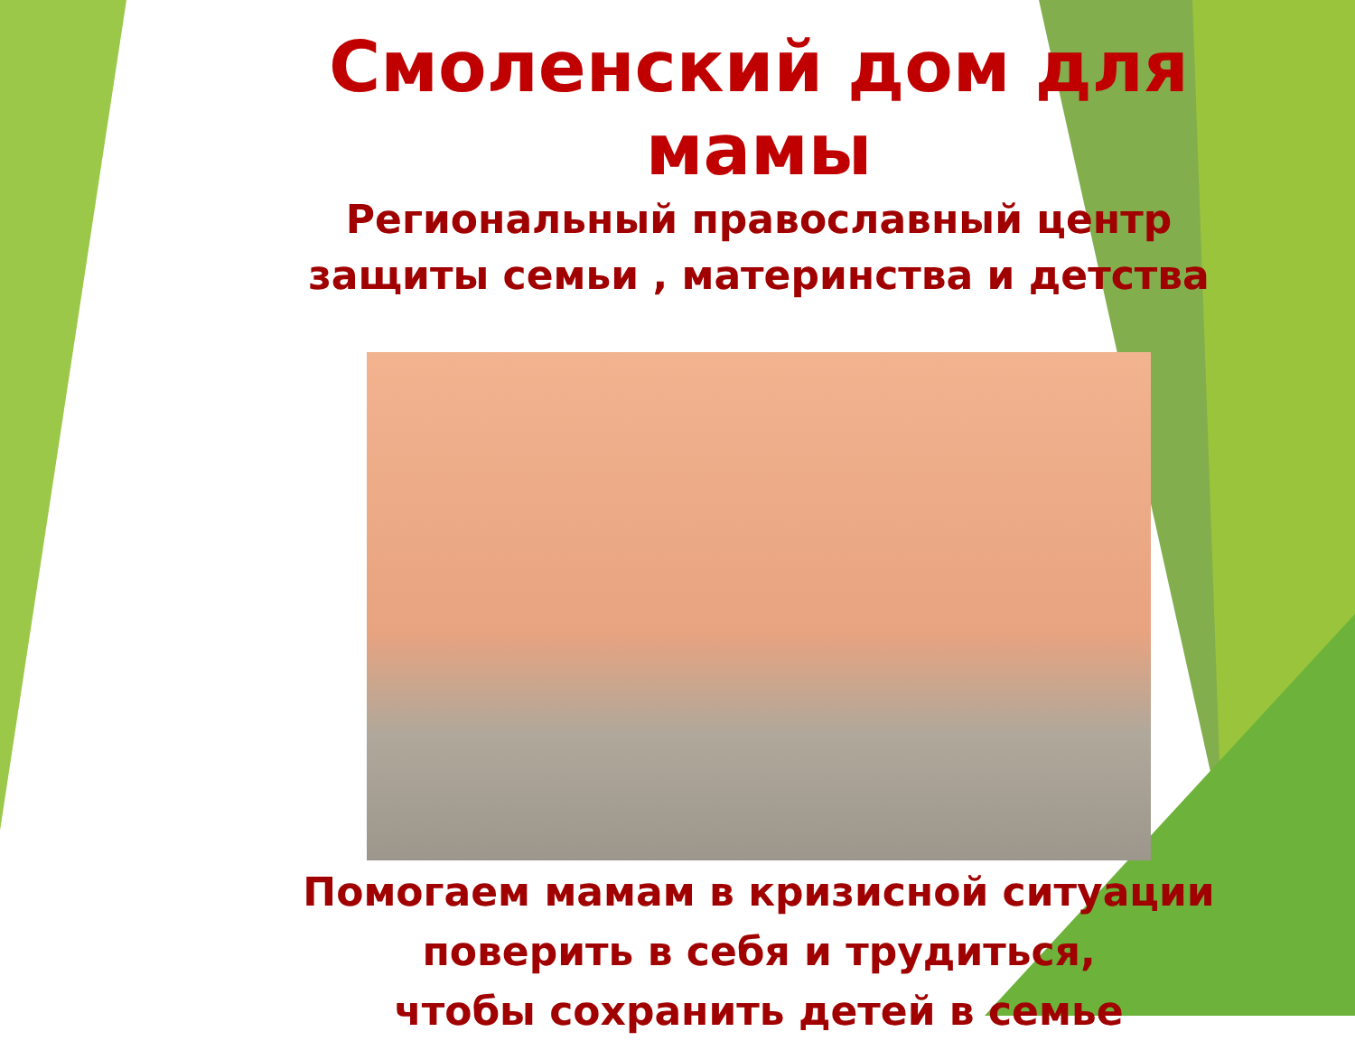Смоленский дом для мамы
Региональный православный центр
защиты семьи , материнства и детства
Помогаем мамам в кризисной ситуации
поверить в себя и трудиться,
чтобы сохранить детей в семье